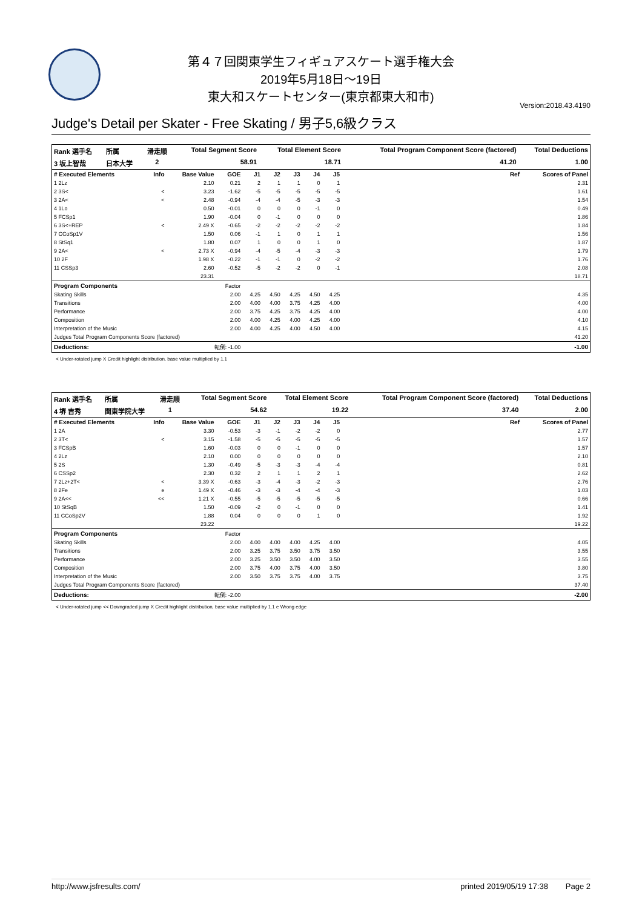第４７回関東学生フィギュアスケート選手権大会
2019年5月18日～19日
東大和スケートセンター(東京都東大和市)
Version:2018.43.4190
Judge's Detail per Skater - Free Skating / 男子5,6級クラス
| Rank 選手名 | 所属 | 滑走順 | Total Segment Score | Total Element Score | Total Program Component Score (factored) | Total Deductions |
| --- | --- | --- | --- | --- | --- | --- |
| 3 坂上智哉 | 日本大学 | 2 | 58.91 | 18.71 | 41.20 | 1.00 |
| # Executed Elements | Info | Base Value | GOE | J1 | J2 | J3 | J4 | J5 | | Ref | Scores of Panel |
| --- | --- | --- | --- | --- | --- | --- | --- | --- | --- | --- | --- |
| 1 2Lz | | 2.10 | 0.21 | 2 | 1 | 1 | 0 | 1 | | | 2.31 |
| 2 3S< | < | 3.23 | -1.62 | -5 | -5 | -5 | -5 | -5 | | | 1.61 |
| 3 2A< | < | 2.48 | -0.94 | -4 | -4 | -5 | -3 | -3 | | | 1.54 |
| 4 1Lo | | 0.50 | -0.01 | 0 | 0 | 0 | -1 | 0 | | | 0.49 |
| 5 FCSp1 | | 1.90 | -0.04 | 0 | -1 | 0 | 0 | 0 | | | 1.86 |
| 6 3S<+REP | < | 2.49 X | -0.65 | -2 | -2 | -2 | -2 | -2 | | | 1.84 |
| 7 CCoSp1V | | 1.50 | 0.06 | -1 | 1 | 0 | 1 | 1 | | | 1.56 |
| 8 StSq1 | | 1.80 | 0.07 | 1 | 0 | 0 | 1 | 0 | | | 1.87 |
| 9 2A< | < | 2.73 X | -0.94 | -4 | -5 | -4 | -3 | -3 | | | 1.79 |
| 10 2F | | 1.98 X | -0.22 | -1 | -1 | 0 | -2 | -2 | | | 1.76 |
| 11 CSSp3 | | 2.60 | -0.52 | -5 | -2 | -2 | 0 | -1 | | | 2.08 |
| | | 23.31 | | | | | | | | | 18.71 |
| Program Components | | | Factor | | | | | | | | |
| Skating Skills | | | 2.00 | 4.25 | 4.50 | 4.25 | 4.50 | 4.25 | | | 4.35 |
| Transitions | | | 2.00 | 4.00 | 4.00 | 3.75 | 4.25 | 4.00 | | | 4.00 |
| Performance | | | 2.00 | 3.75 | 4.25 | 3.75 | 4.25 | 4.00 | | | 4.00 |
| Composition | | | 2.00 | 4.00 | 4.25 | 4.00 | 4.25 | 4.00 | | | 4.10 |
| Interpretation of the Music | | | 2.00 | 4.00 | 4.25 | 4.00 | 4.50 | 4.00 | | | 4.15 |
| Judges Total Program Components Score (factored) | | | | | | | | | | | 41.20 |
| Deductions: | | 転倒: -1.00 | | | | | | | | | -1.00 |
< Under-rotated jump X Credit highlight distribution, base value multiplied by 1.1
| Rank 選手名 | 所属 | 滑走順 | Total Segment Score | Total Element Score | Total Program Component Score (factored) | Total Deductions |
| --- | --- | --- | --- | --- | --- | --- |
| 4 堺 吉秀 | 関東学院大学 | 1 | 54.62 | 19.22 | 37.40 | 2.00 |
| # Executed Elements | Info | Base Value | GOE | J1 | J2 | J3 | J4 | J5 | | Ref | Scores of Panel |
| --- | --- | --- | --- | --- | --- | --- | --- | --- | --- | --- | --- |
| 1 2A | | 3.30 | -0.53 | -3 | -1 | -2 | -2 | 0 | | | 2.77 |
| 2 3T< | < | 3.15 | -1.58 | -5 | -5 | -5 | -5 | -5 | | | 1.57 |
| 3 FCSpB | | 1.60 | -0.03 | 0 | 0 | -1 | 0 | 0 | | | 1.57 |
| 4 2Lz | | 2.10 | 0.00 | 0 | 0 | 0 | 0 | 0 | | | 2.10 |
| 5 2S | | 1.30 | -0.49 | -5 | -3 | -3 | -4 | -4 | | | 0.81 |
| 6 CSSp2 | | 2.30 | 0.32 | 2 | 1 | 1 | 2 | 1 | | | 2.62 |
| 7 2Lz+2T< | < | 3.39 X | -0.63 | -3 | -4 | -3 | -2 | -3 | | | 2.76 |
| 8 2Fe | e | 1.49 X | -0.46 | -3 | -3 | -4 | -4 | -3 | | | 1.03 |
| 9 2A<< | << | 1.21 X | -0.55 | -5 | -5 | -5 | -5 | -5 | | | 0.66 |
| 10 StSqB | | 1.50 | -0.09 | -2 | 0 | -1 | 0 | 0 | | | 1.41 |
| 11 CCoSp2V | | 1.88 | 0.04 | 0 | 0 | 0 | 1 | 0 | | | 1.92 |
| | | 23.22 | | | | | | | | | 19.22 |
| Program Components | | | Factor | | | | | | | | |
| Skating Skills | | | 2.00 | 4.00 | 4.00 | 4.00 | 4.25 | 4.00 | | | 4.05 |
| Transitions | | | 2.00 | 3.25 | 3.75 | 3.50 | 3.75 | 3.50 | | | 3.55 |
| Performance | | | 2.00 | 3.25 | 3.50 | 3.50 | 4.00 | 3.50 | | | 3.55 |
| Composition | | | 2.00 | 3.75 | 4.00 | 3.75 | 4.00 | 3.50 | | | 3.80 |
| Interpretation of the Music | | | 2.00 | 3.50 | 3.75 | 3.75 | 4.00 | 3.75 | | | 3.75 |
| Judges Total Program Components Score (factored) | | | | | | | | | | | 37.40 |
| Deductions: | | 転倒: -2.00 | | | | | | | | | -2.00 |
< Under-rotated jump << Downgraded jump X Credit highlight distribution, base value multiplied by 1.1 e Wrong edge
http://www.jsfresults.com/ printed 2019/05/19 17:38 Page 2